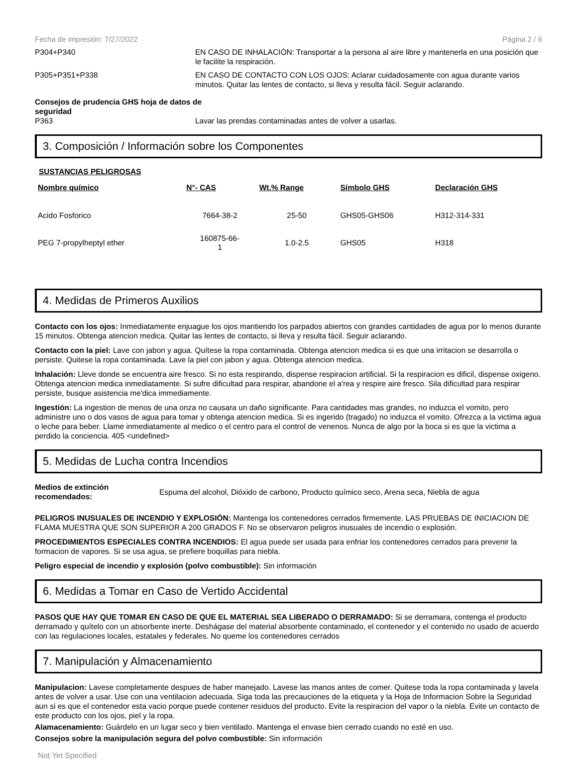Fecha de impresión: 7/27/2022 Página 2 / 6
P304+P340 EN CASO DE INHALACIÓN: Transportar a la persona al aire libre y mantenerla en una posición que le facilite la respiración.
P305+P351+P338 EN CASO DE CONTACTO CON LOS OJOS: Aclarar cuidadosamente con agua durante varios minutos. Quitar las lentes de contacto, si lleva y resulta fácil. Seguir aclarando.
Consejos de prudencia GHS hoja de datos de seguridad
P363 Lavar las prendas contaminadas antes de volver a usarlas.
3. Composición / Información sobre los Componentes
SUSTANCIAS PELIGROSAS
| Nombre químico | N°- CAS | Wt.% Range | Símbolo GHS | Declaración GHS |
| --- | --- | --- | --- | --- |
| Acido Fosforico | 7664-38-2 | 25-50 | GHS05-GHS06 | H312-314-331 |
| PEG 7-propylheptyl ether | 160875-66- 1 | 1.0-2.5 | GHS05 | H318 |
4. Medidas de Primeros Auxilios
Contacto con los ojos: Inmediatamente enjuague los ojos mantiendo los parpados abiertos con grandes cantidades de agua por lo menos durante 15 minutos. Obtenga atencion medica. Quitar las lentes de contacto, si lleva y resulta fácil. Seguir aclarando.
Contacto con la piel: Lave con jabon y agua. Quítese la ropa contaminada. Obtenga atencion medica si es que una irritacion se desarrolla o persiste. Quitese la ropa contaminada. Lave la piel con jabon y agua. Obtenga atencion medica.
Inhalación: Lleve donde se encuentra aire fresco. Si no esta respirando, dispense respiracion artificial. Si la respiracion es dificil, dispense oxigeno. Obtenga atencion medica inmediatamente. Si sufre dificultad para respirar, abandone el a'rea y respire aire fresco. Sila dificultad para respirar persiste, busque asistencia me'dica immediamente.
Ingestión: La ingestion de menos de una onza no causara un daño significante. Para cantidades mas grandes, no induzca el vomito, pero administre uno o dos vasos de agua para tomar y obtenga atencion medica. Si es ingerido (tragado) no induzca el vomito. Ofrezca a la victima agua o leche para beber. Llame inmediatamente al medico o el centro para el control de venenos. Nunca de algo por la boca si es que la victima a perdido la conciencia. 405 <undefined>
5. Medidas de Lucha contra Incendios
Medios de extinción recomendados:
Espuma del alcohol, Dióxido de carbono, Producto químico seco, Arena seca, Niebla de agua
PELIGROS INUSUALES DE INCENDIO Y EXPLOSIÓN: Mantenga los contenedores cerrados firmemente. LAS PRUEBAS DE INICIACION DE FLAMA MUESTRA QUE SON SUPERIOR A 200 GRADOS F. No se observaron peligros inusuales de incendio o explosión.
PROCEDIMIENTOS ESPECIALES CONTRA INCENDIOS: El agua puede ser usada para enfriar los contenedores cerrados para prevenir la formacion de vapores. Si se usa agua, se prefiere boquillas para niebla.
Peligro especial de incendio y explosión (polvo combustible): Sin información
6. Medidas a Tomar en Caso de Vertido Accidental
PASOS QUE HAY QUE TOMAR EN CASO DE QUE EL MATERIAL SEA LIBERADO O DERRAMADO: Si se derramara, contenga el producto derramado y quítelo con un absorbente inerte. Deshágase del material absorbente contaminado, el contenedor y el contenido no usado de acuerdo con las regulaciones locales, estatales y federales. No queme los contenedores cerrados
7. Manipulación y Almacenamiento
Manipulacion: Lavese completamente despues de haber manejado. Lavese las manos antes de comer. Quitese toda la ropa contaminada y lavela antes de volver a usar. Use con una ventilacion adecuada. Siga toda las precauciones de la etiqueta y la Hoja de Informacion Sobre la Seguridad aun si es que el contenedor esta vacio porque puede contener residuos del producto. Evite la respiracion del vapor o la niebla. Evite un contacto de este producto con los ojos, piel y la ropa.
Alamacenamiento: Guárdelo en un lugar seco y bien ventilado. Mantenga el envase bien cerrado cuando no esté en uso.
Consejos sobre la manipulación segura del polvo combustible: Sin información
Not Yet Specified